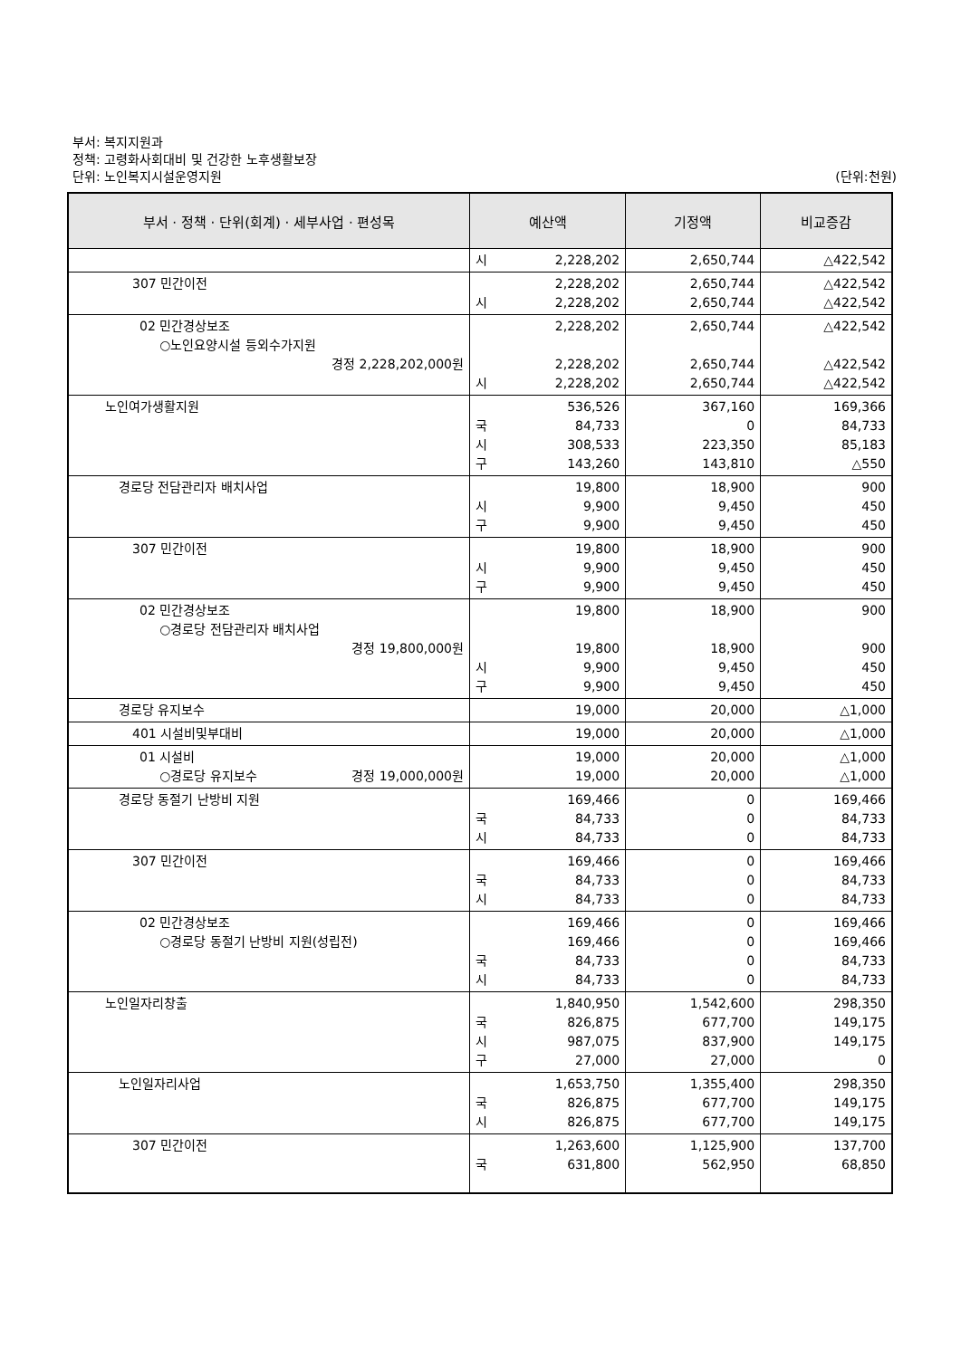부서: 복지지원과
정책: 고령화사회대비 및 건강한 노후생활보장
단위: 노인복지시설운영지원 (단위:천원)
| 부서 · 정책 · 단위(회계) · 세부사업 · 편성목 | 예산액 | 기정액 | 비교증감 |
| --- | --- | --- | --- |
| | 시 2,228,202 | 2,650,744 | △422,542 |
| 307 민간이전 | 2,228,202 시 2,228,202 | 2,650,744 2,650,744 | △422,542 △422,542 |
| 02 민간경상보조 ○노인요양시설 등외수가지원 경정 2,228,202,000원 | 2,228,202 2,228,202 시 2,228,202 | 2,650,744 2,650,744 2,650,744 | △422,542 △422,542 △422,542 |
| 노인여가생활지원 | 536,526 국 84,733 시 308,533 구 143,260 | 367,160 0 223,350 143,810 | 169,366 84,733 85,183 △550 |
| 경로당 전담관리자 배치사업 | 19,800 시 9,900 구 9,900 | 18,900 9,450 9,450 | 900 450 450 |
| 307 민간이전 | 19,800 시 9,900 구 9,900 | 18,900 9,450 9,450 | 900 450 450 |
| 02 민간경상보조 ○경로당 전담관리자 배치사업 경정 19,800,000원 | 19,800 19,800 시 9,900 구 9,900 | 18,900 18,900 9,450 9,450 | 900 900 450 450 |
| 경로당 유지보수 | 19,000 | 20,000 | △1,000 |
| 401 시설비및부대비 | 19,000 | 20,000 | △1,000 |
| 01 시설비 ○경로당 유지보수 경정 19,000,000원 | 19,000 19,000 | 20,000 20,000 | △1,000 △1,000 |
| 경로당 동절기 난방비 지원 | 169,466 국 84,733 시 84,733 | 0 0 0 | 169,466 84,733 84,733 |
| 307 민간이전 | 169,466 국 84,733 시 84,733 | 0 0 0 | 169,466 84,733 84,733 |
| 02 민간경상보조 ○경로당 동절기 난방비 지원(성립전) | 169,466 169,466 국 84,733 시 84,733 | 0 0 0 0 | 169,466 169,466 84,733 84,733 |
| 노인일자리창출 | 1,840,950 국 826,875 시 987,075 구 27,000 | 1,542,600 677,700 837,900 27,000 | 298,350 149,175 149,175 0 |
| 노인일자리사업 | 1,653,750 국 826,875 시 826,875 | 1,355,400 677,700 677,700 | 298,350 149,175 149,175 |
| 307 민간이전 | 1,263,600 국 631,800 | 1,125,900 562,950 | 137,700 68,850 |